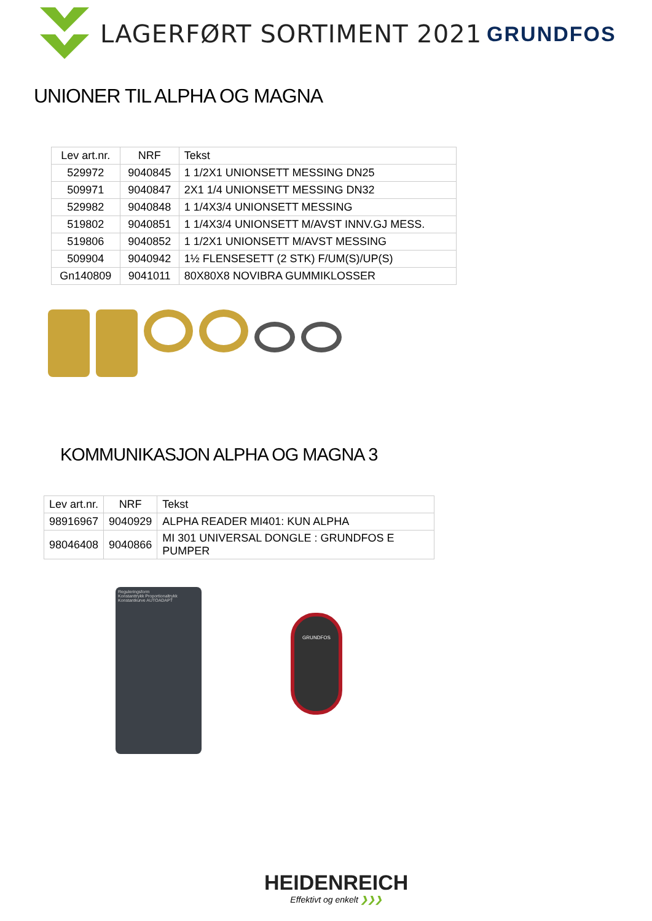LAGERFØRT SORTIMENT 2021 GRUNDFOS
UNIONER TIL ALPHA OG MAGNA
| Lev art.nr. | NRF | Tekst |
| --- | --- | --- |
| 529972 | 9040845 | 1 1/2X1 UNIONSETT MESSING DN25 |
| 509971 | 9040847 | 2X1 1/4 UNIONSETT MESSING DN32 |
| 529982 | 9040848 | 1 1/4X3/4 UNIONSETT MESSING |
| 519802 | 9040851 | 1 1/4X3/4 UNIONSETT M/AVST INNV.GJ MESS. |
| 519806 | 9040852 | 1 1/2X1 UNIONSETT M/AVST MESSING |
| 509904 | 9040942 | 1½ FLENSESETT (2 STK) F/UM(S)/UP(S) |
| Gn140809 | 9041011 | 80X80X8 NOVIBRA GUMMIKLOSSER |
KOMMUNIKASJON ALPHA OG MAGNA 3
| Lev art.nr. | NRF | Tekst |
| --- | --- | --- |
| 98916967 | 9040929 | ALPHA READER MI401: KUN ALPHA |
| 98046408 | 9040866 | MI 301 UNIVERSAL DONGLE : GRUNDFOS E PUMPER |
Reguleringsform
Konstanttrykk Proportionaltrykk
Konstantkurve AUTOADAPT
GRUNDFOS
HEIDENREICH
Effektivt og enkelt ❯❯❯